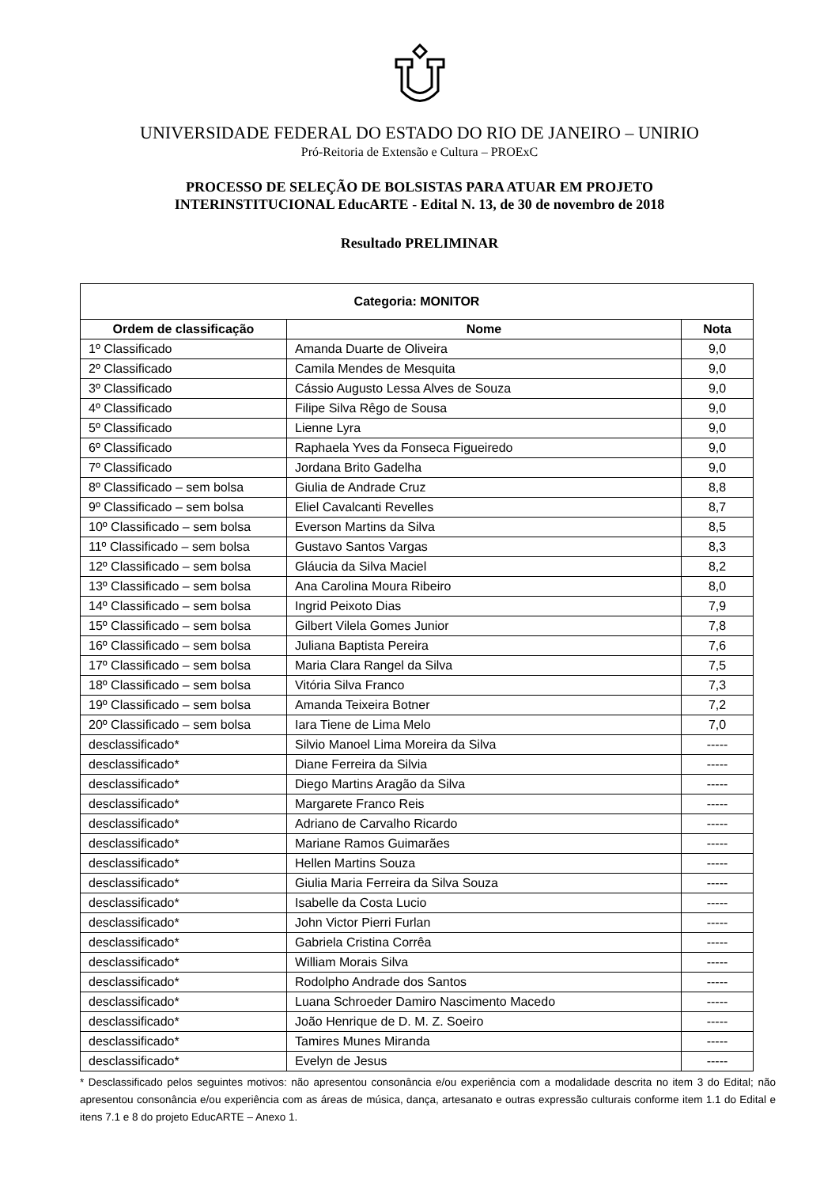UNIVERSIDADE FEDERAL DO ESTADO DO RIO DE JANEIRO – UNIRIO
Pró-Reitoria de Extensão e Cultura – PROExC
PROCESSO DE SELEÇÃO DE BOLSISTAS PARA ATUAR EM PROJETO
INTERINSTITUCIONAL EducARTE - Edital N. 13, de 30 de novembro de 2018
Resultado PRELIMINAR
| Categoria: MONITOR | | |
| --- | --- | --- |
| Ordem de classificação | Nome | Nota |
| 1º Classificado | Amanda Duarte de Oliveira | 9,0 |
| 2º Classificado | Camila Mendes de Mesquita | 9,0 |
| 3º Classificado | Cássio Augusto Lessa Alves de Souza | 9,0 |
| 4º Classificado | Filipe Silva Rêgo de Sousa | 9,0 |
| 5º Classificado | Lienne Lyra | 9,0 |
| 6º Classificado | Raphaela Yves da Fonseca Figueiredo | 9,0 |
| 7º Classificado | Jordana Brito Gadelha | 9,0 |
| 8º Classificado – sem bolsa | Giulia de Andrade Cruz | 8,8 |
| 9º Classificado – sem bolsa | Eliel Cavalcanti Revelles | 8,7 |
| 10º Classificado – sem bolsa | Everson Martins da Silva | 8,5 |
| 11º Classificado – sem bolsa | Gustavo Santos Vargas | 8,3 |
| 12º Classificado – sem bolsa | Gláucia da Silva Maciel | 8,2 |
| 13º Classificado – sem bolsa | Ana Carolina Moura Ribeiro | 8,0 |
| 14º Classificado – sem bolsa | Ingrid Peixoto Dias | 7,9 |
| 15º Classificado – sem bolsa | Gilbert Vilela Gomes Junior | 7,8 |
| 16º Classificado – sem bolsa | Juliana Baptista Pereira | 7,6 |
| 17º Classificado – sem bolsa | Maria Clara Rangel da Silva | 7,5 |
| 18º Classificado – sem bolsa | Vitória Silva Franco | 7,3 |
| 19º Classificado – sem bolsa | Amanda Teixeira Botner | 7,2 |
| 20º Classificado – sem bolsa | Iara Tiene de Lima Melo | 7,0 |
| desclassificado* | Silvio Manoel Lima Moreira da Silva | ----- |
| desclassificado* | Diane Ferreira da Silvia | ----- |
| desclassificado* | Diego Martins Aragão da Silva | ----- |
| desclassificado* | Margarete Franco Reis | ----- |
| desclassificado* | Adriano de Carvalho Ricardo | ----- |
| desclassificado* | Mariane Ramos Guimarães | ----- |
| desclassificado* | Hellen Martins Souza | ----- |
| desclassificado* | Giulia Maria Ferreira da Silva Souza | ----- |
| desclassificado* | Isabelle da Costa Lucio | ----- |
| desclassificado* | John Victor Pierri Furlan | ----- |
| desclassificado* | Gabriela Cristina Corrêa | ----- |
| desclassificado* | William Morais Silva | ----- |
| desclassificado* | Rodolpho Andrade dos Santos | ----- |
| desclassificado* | Luana Schroeder Damiro Nascimento Macedo | ----- |
| desclassificado* | João Henrique de D. M. Z. Soeiro | ----- |
| desclassificado* | Tamires Munes Miranda | ----- |
| desclassificado* | Evelyn de Jesus | ----- |
* Desclassificado pelos seguintes motivos: não apresentou consonância e/ou experiência com a modalidade descrita no item 3 do Edital; não apresentou consonância e/ou experiência com as áreas de música, dança, artesanato e outras expressão culturais conforme item 1.1 do Edital e itens 7.1 e 8 do projeto EducARTE – Anexo 1.